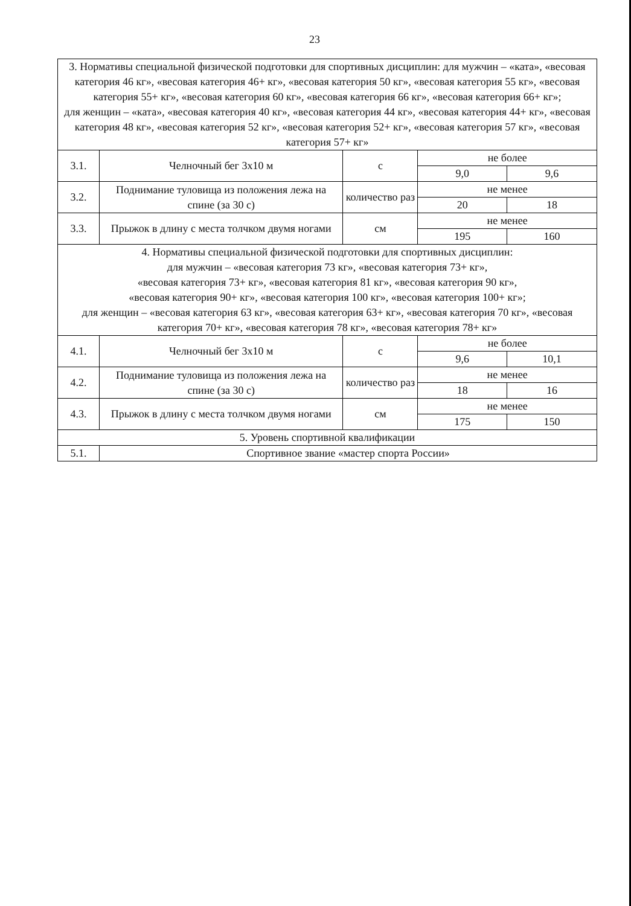23
| 3. Нормативы специальной физической подготовки для спортивных дисциплин: для мужчин – «ката», «весовая категория 46 кг», «весовая категория 46+ кг», «весовая категория 50 кг», «весовая категория 55 кг», «весовая категория 55+ кг», «весовая категория 60 кг», «весовая категория 66 кг», «весовая категория 66+ кг»; для женщин – «ката», «весовая категория 40 кг», «весовая категория 44 кг», «весовая категория 44+ кг», «весовая категория 48 кг», «весовая категория 52 кг», «весовая категория 52+ кг», «весовая категория 57 кг», «весовая категория 57+ кг» | | | | |
| 3.1. | Челночный бег 3х10 м | с | не более | |
| | | | 9,0 | 9,6 |
| 3.2. | Поднимание туловища из положения лежа на спине (за 30 с) | количество раз | не менее | |
| | | | 20 | 18 |
| 3.3. | Прыжок в длину с места толчком двумя ногами | см | не менее | |
| | | | 195 | 160 |
| 4. Нормативы специальной физической подготовки для спортивных дисциплин: для мужчин – «весовая категория 73 кг», «весовая категория 73+ кг», «весовая категория 73+ кг», «весовая категория 81 кг», «весовая категория 90 кг», «весовая категория 90+ кг», «весовая категория 100 кг», «весовая категория 100+ кг»; для женщин – «весовая категория 63 кг», «весовая категория 63+ кг», «весовая категория 70 кг», «весовая категория 70+ кг», «весовая категория 78 кг», «весовая категория 78+ кг» | | | | |
| 4.1. | Челночный бег 3х10 м | с | не более | |
| | | | 9,6 | 10,1 |
| 4.2. | Поднимание туловища из положения лежа на спине (за 30 с) | количество раз | не менее | |
| | | | 18 | 16 |
| 4.3. | Прыжок в длину с места толчком двумя ногами | см | не менее | |
| | | | 175 | 150 |
| 5. Уровень спортивной квалификации | | | | |
| 5.1. | Спортивное звание «мастер спорта России» | | | |